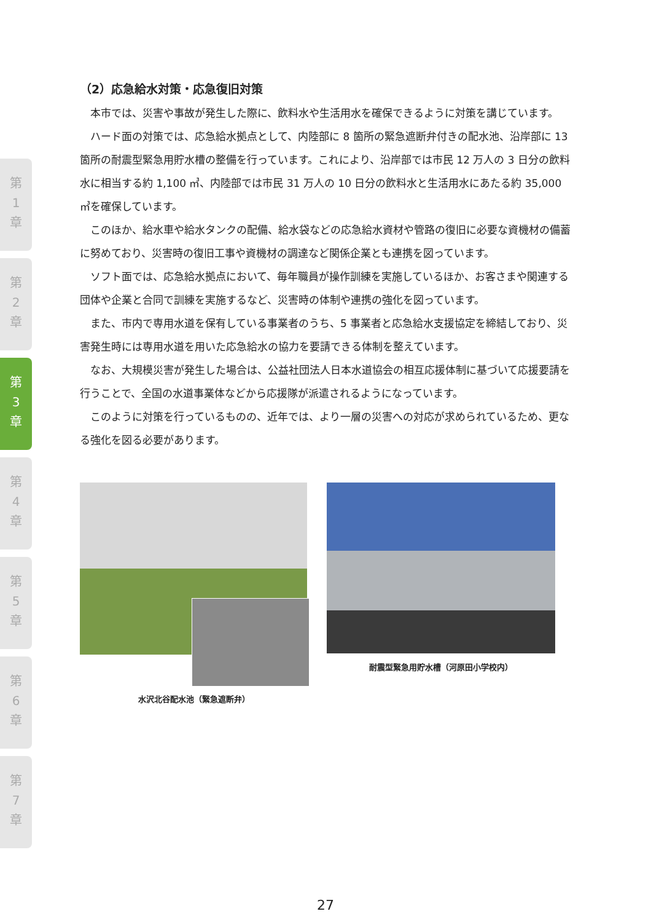第
1
章
第
2
章
第
3
章
第
4
章
第
5
章
第
6
章
第
7
章
（2）応急給水対策・応急復旧対策
本市では、災害や事故が発生した際に、飲料水や生活用水を確保できるように対策を講じています。
ハード面の対策では、応急給水拠点として、内陸部に 8 箇所の緊急遮断弁付きの配水池、沿岸部に 13 箇所の耐震型緊急用貯水槽の整備を行っています。これにより、沿岸部では市民 12 万人の 3 日分の飲料水に相当する約 1,100 ㎥、内陸部では市民 31 万人の 10 日分の飲料水と生活用水にあたる約 35,000 ㎥を確保しています。
このほか、給水車や給水タンクの配備、給水袋などの応急給水資材や管路の復旧に必要な資機材の備蓄に努めており、災害時の復旧工事や資機材の調達など関係企業とも連携を図っています。
ソフト面では、応急給水拠点において、毎年職員が操作訓練を実施しているほか、お客さまや関連する団体や企業と合同で訓練を実施するなど、災害時の体制や連携の強化を図っています。
また、市内で専用水道を保有している事業者のうち、5 事業者と応急給水支援協定を締結しており、災害発生時には専用水道を用いた応急給水の協力を要請できる体制を整えています。
なお、大規模災害が発生した場合は、公益社団法人日本水道協会の相互応援体制に基づいて応援要請を行うことで、全国の水道事業体などから応援隊が派遣されるようになっています。
このように対策を行っているものの、近年では、より一層の災害への対応が求められているため、更なる強化を図る必要があります。
水沢北谷配水池（緊急遮断弁） 耐震型緊急用貯水槽（河原田小学校内）
27